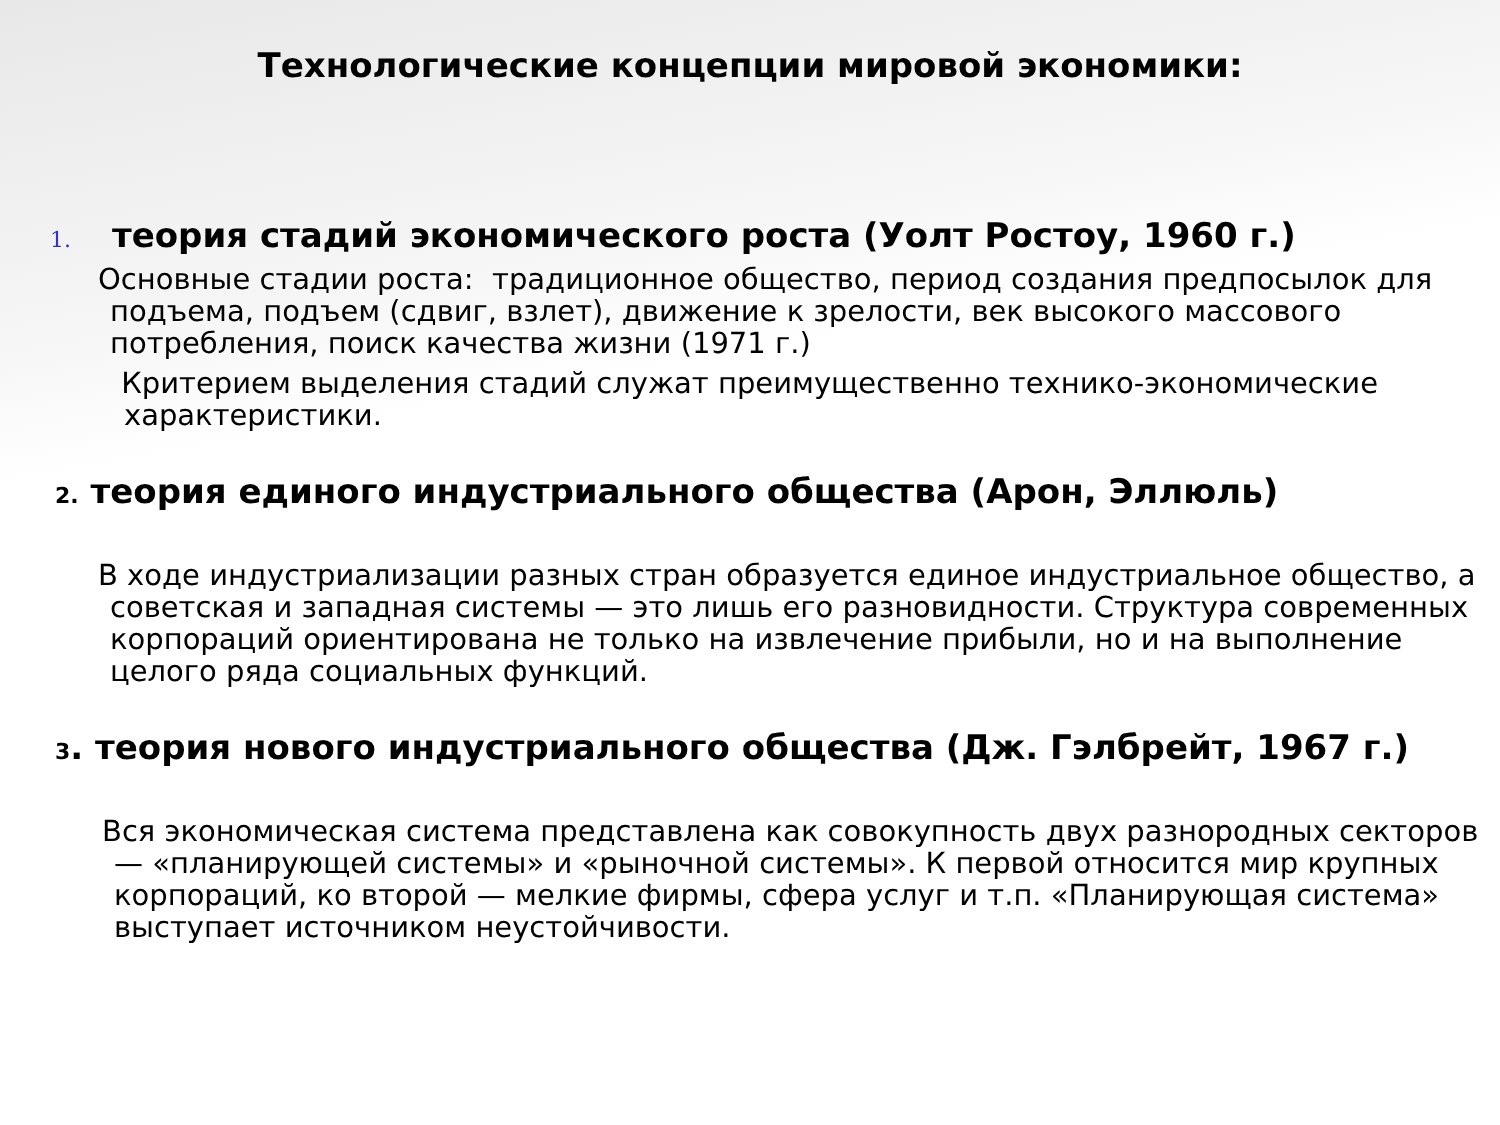Технологические концепции мировой экономики:
1. теория стадий экономического роста (Уолт Ростоу, 1960 г.)
Основные стадии роста: традиционное общество, период создания предпосылок для подъема, подъем (сдвиг, взлет), движение к зрелости, век высокого массового потребления, поиск качества жизни (1971 г.)
Критерием выделения стадий служат преимущественно технико-экономические характеристики.
2. теория единого индустриального общества (Арон, Эллюль)
В ходе индустриализации разных стран образуется единое индустриальное общество, а советская и западная системы — это лишь его разновидности. Структура современных корпораций ориентирована не только на извлечение прибыли, но и на выполнение целого ряда социальных функций.
3. теория нового индустриального общества (Дж. Гэлбрейт, 1967 г.)
Вся экономическая система представлена как совокупность двух разнородных секторов — «планирующей системы» и «рыночной системы». К первой относится мир крупных корпораций, ко второй — мелкие фирмы, сфера услуг и т.п. «Планирующая система» выступает источником неустойчивости.